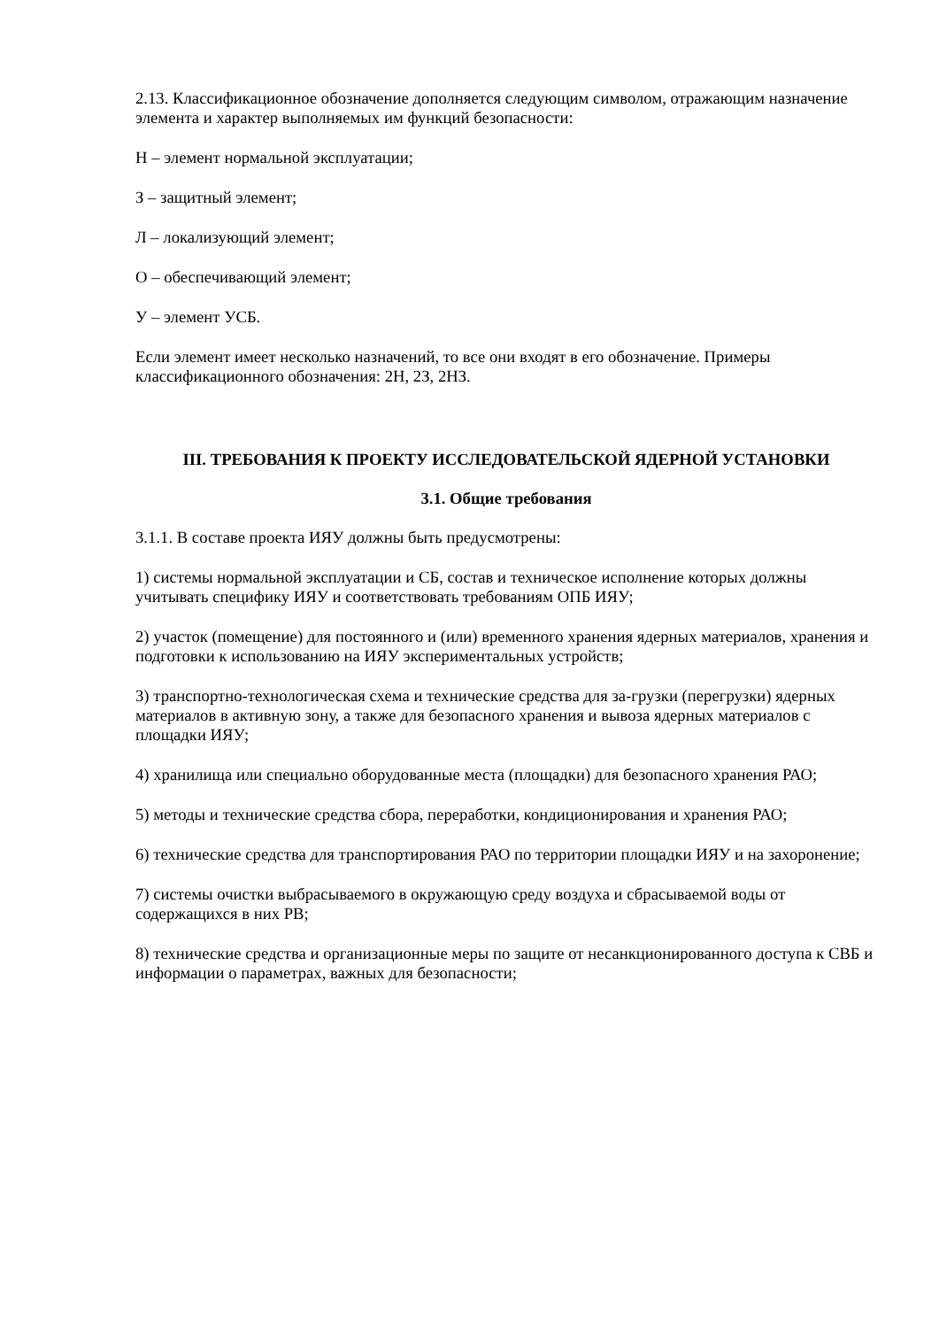2.13. Классификационное обозначение дополняется следующим символом, отражающим назначение элемента и характер выполняемых им функций безопасности:
Н – элемент нормальной эксплуатации;
З – защитный элемент;
Л – локализующий элемент;
О – обеспечивающий элемент;
У – элемент УСБ.
Если элемент имеет несколько назначений, то все они входят в его обозначение. Примеры классификационного обозначения: 2Н, 2З, 2НЗ.
III. ТРЕБОВАНИЯ К ПРОЕКТУ ИССЛЕДОВАТЕЛЬСКОЙ ЯДЕРНОЙ УСТАНОВКИ
3.1. Общие требования
3.1.1. В составе проекта ИЯУ должны быть предусмотрены:
1) системы нормальной эксплуатации и СБ, состав и техническое исполнение которых должны учитывать специфику ИЯУ и соответствовать требованиям ОПБ ИЯУ;
2) участок (помещение) для постоянного и (или) временного хранения ядерных материалов, хранения и подготовки к использованию на ИЯУ экспериментальных устройств;
3) транспортно-технологическая схема и технические средства для за-грузки (перегрузки) ядерных материалов в активную зону, а также для безопасного хранения и вывоза ядерных материалов с площадки ИЯУ;
4) хранилища или специально оборудованные места (площадки) для безопасного хранения РАО;
5) методы и технические средства сбора, переработки, кондиционирования и хранения РАО;
6) технические средства для транспортирования РАО по территории площадки ИЯУ и на захоронение;
7) системы очистки выбрасываемого в окружающую среду воздуха и сбрасываемой воды от содержащихся в них РВ;
8) технические средства и организационные меры по защите от несанкционированного доступа к СВБ и информации о параметрах, важных для безопасности;